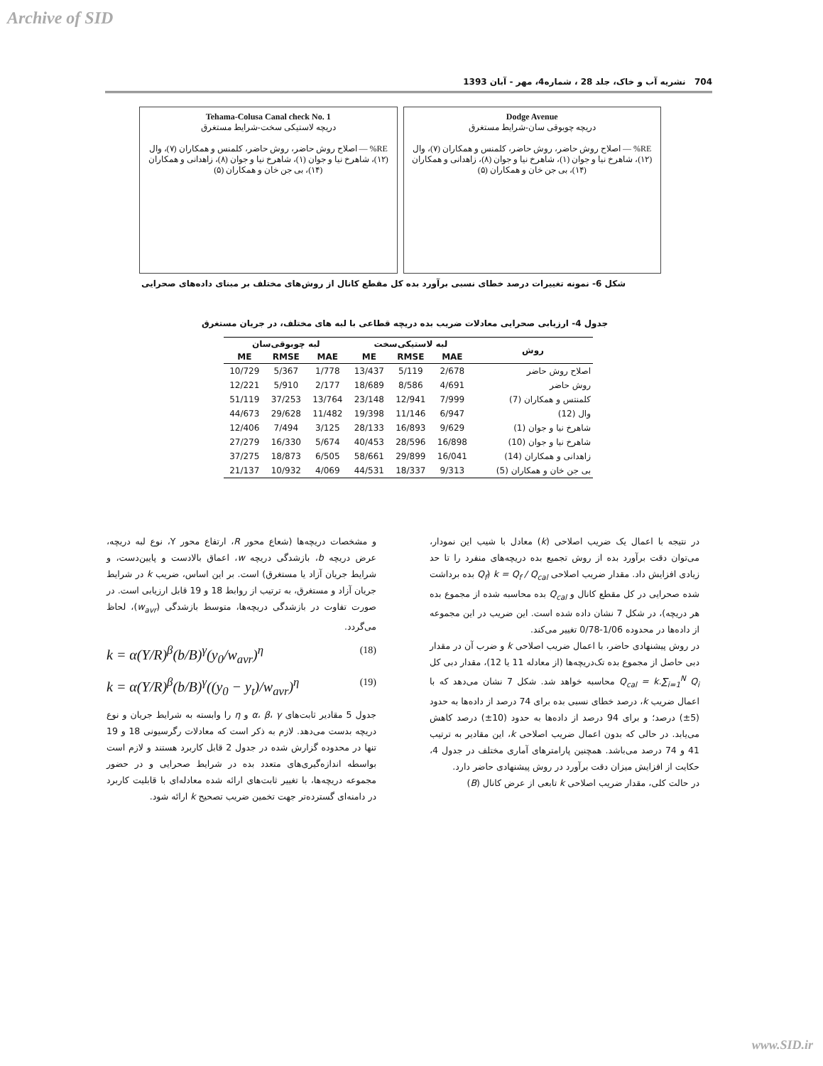Archive of SID
704 نشریه آب و خاک، جلد 28 ، شماره4، مهر - آبان 1393
Dodge Avenue
دریچه چوبوقی سان-شرایط مستغرق
RE% — اصلاح روش حاضر، روش حاضر، کلمنس و همکاران (۷)، وال (۱۲)، شاهرخ نیا و جوان (۱)، شاهرخ نیا و جوان (۸)، زاهدانی و همکاران (۱۴)، بی جن خان و همکاران (۵)
Tehama-Colusa Canal check No. 1
دریچه لاستیکی سخت-شرایط مستغرق
RE% — اصلاح روش حاضر، روش حاضر، کلمنس و همکاران (۷)، وال (۱۲)، شاهرخ نیا و جوان (۱)، شاهرخ نیا و جوان (۸)، زاهدانی و همکاران (۱۴)، بی جن خان و همکاران (۵)
شکل 6- نمونه تغییرات درصد خطای نسبی برآورد بده کل مقطع کانال از روش‌های مختلف بر مبنای داده‌های صحرایی
جدول 4- ارزیابی صحرایی معادلات ضریب بده دریچه قطاعی با لبه های مختلف، در جریان مستغرق
| روش | لبه لاستیکی‌سخت | | | لبه چوبوقی‌سان | | |
| --- | --- | --- | --- | --- | --- | --- |
| | MAE | RMSE | ME | MAE | RMSE | ME |
| اصلاح روش حاضر | 2/678 | 5/119 | 13/437 | 1/778 | 5/367 | 10/729 |
| روش حاضر | 4/691 | 8/586 | 18/689 | 2/177 | 5/910 | 12/221 |
| کلمنتس و همکاران (7) | 7/999 | 12/941 | 23/148 | 13/764 | 37/253 | 51/119 |
| وال (12) | 6/947 | 11/146 | 19/398 | 11/482 | 29/628 | 44/673 |
| شاهرخ نیا و جوان (1) | 9/629 | 16/893 | 28/133 | 3/125 | 7/494 | 12/406 |
| شاهرخ نیا و جوان (10) | 16/898 | 28/596 | 40/453 | 5/674 | 16/330 | 27/279 |
| زاهدانی و همکاران (14) | 16/041 | 29/899 | 58/661 | 6/505 | 18/873 | 37/275 |
| بی جن خان و همکاران (5) | 9/313 | 18/337 | 44/531 | 4/069 | 10/932 | 21/137 |
در نتیجه با اعمال یک ضریب اصلاحی (k) معادل با شیب این نمودار، می‌توان دقت برآورد بده از روش تجمیع بده دریچه‌های منفرد را تا حد زیادی افزایش داد. مقدار ضریب اصلاحی k = Q<sub>f</sub> / Q<sub>cal</sub> (Q<sub>f</sub> بده برداشت شده صحرایی در کل مقطع کانال و Q<sub>cal</sub> بده محاسبه شده از مجموع بده هر دریچه)، در شکل 7 نشان داده شده است. این ضریب در این مجموعه از داده‌ها در محدوده 1/06-0/78 تغییر می‌کند.
در روش پیشنهادی حاضر، با اعمال ضریب اصلاحی k و ضرب آن در مقدار دبی حاصل از مجموع بده تک‌دریچه‌ها (از معادله 11 یا 12)، مقدار دبی کل Q<sub>cal</sub> = k.∑<sub>i=1</sub><sup>N</sup> Q<sub>i</sub> محاسبه خواهد شد. شکل 7 نشان می‌دهد که با اعمال ضریب k، درصد خطای نسبی بده برای 74 درصد از داده‌ها به حدود (5±) درصد؛ و برای 94 درصد از داده‌ها به حدود (10±) درصد کاهش می‌یابد. در حالی که بدون اعمال ضریب اصلاحی k، این مقادیر به ترتیب 41 و 74 درصد می‌باشد. همچنین پارامترهای آماری مختلف در جدول 4، حکایت از افزایش میزان دقت برآورد در روش پیشنهادی حاضر دارد.
در حالت کلی، مقدار ضریب اصلاحی k تابعی از عرض کانال (B)
و مشخصات دریچه‌ها (شعاع محور R، ارتفاع محور Y، نوع لبه دریچه، عرض دریچه b، بازشدگی دریچه w، اعماق بالادست و پایین‌دست، و شرایط جریان آزاد یا مستغرق) است. بر این اساس، ضریب k در شرایط جریان آزاد و مستغرق، به ترتیب از روابط 18 و 19 قابل ارزیابی است. در صورت تفاوت در بازشدگی دریچه‌ها، متوسط بازشدگی (w<sub>avr</sub>)، لحاظ می‌گردد.
k = α(Y/R)<sup>β</sup>(b/B)<sup>γ</sup>(y<sub>0</sub>/w<sub>avr</sub>)<sup>η</sup> (18)
k = α(Y/R)<sup>β</sup>(b/B)<sup>γ</sup>((y<sub>0</sub> − y<sub>t</sub>)/w<sub>avr</sub>)<sup>η</sup> (19)
جدول 5 مقادیر ثابت‌های α، β، γ و η را وابسته به شرایط جریان و نوع دریچه بدست می‌دهد. لازم به ذکر است که معادلات رگرسیونی 18 و 19 تنها در محدوده گزارش شده در جدول 2 قابل کاربرد هستند و لازم است بواسطه اندازه‌گیری‌های متعدد بده در شرایط صحرایی و در حضور مجموعه دریچه‌ها، با تغییر ثابت‌های ارائه شده معادله‌ای با قابلیت کاربرد در دامنه‌ای گسترده‌تر جهت تخمین ضریب تصحیح k ارائه شود.
www.SID.ir